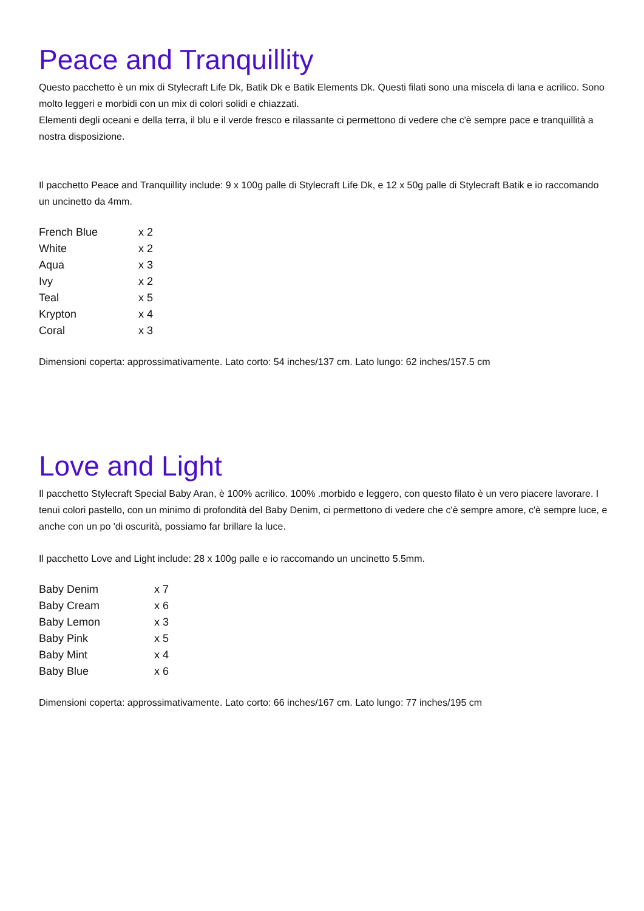Peace and Tranquillity
Questo pacchetto è un mix di Stylecraft Life Dk, Batik Dk e Batik Elements Dk. Questi filati sono una miscela di lana e acrilico. Sono molto leggeri e morbidi con un mix di colori solidi e chiazzati.
Elementi degli oceani e della terra, il blu e il verde fresco e rilassante ci permettono di vedere che c'è sempre pace e tranquillità a nostra disposizione.
Il pacchetto Peace and Tranquillity include: 9 x 100g palle di Stylecraft Life Dk, e 12 x 50g palle di Stylecraft Batik e io raccomando un uncinetto da 4mm.
| French Blue | x 2 |
| White | x 2 |
| Aqua | x 3 |
| Ivy | x 2 |
| Teal | x 5 |
| Krypton | x 4 |
| Coral | x 3 |
Dimensioni coperta: approssimativamente. Lato corto: 54 inches/137 cm. Lato lungo: 62 inches/157.5 cm
Love and Light
Il pacchetto Stylecraft Special Baby Aran, è 100% acrilico. 100% .morbido e leggero, con questo filato è un vero piacere lavorare. I tenui colori pastello, con un minimo di profondità del Baby Denim, ci permettono di vedere che c'è sempre amore, c'è sempre luce, e anche con un po 'di oscurità, possiamo far brillare la luce.
Il pacchetto Love and Light include: 28 x 100g palle e io raccomando un uncinetto 5.5mm.
| Baby Denim | x 7 |
| Baby Cream | x 6 |
| Baby Lemon | x 3 |
| Baby Pink | x 5 |
| Baby Mint | x 4 |
| Baby Blue | x 6 |
Dimensioni coperta: approssimativamente. Lato corto: 66 inches/167 cm. Lato lungo: 77 inches/195 cm